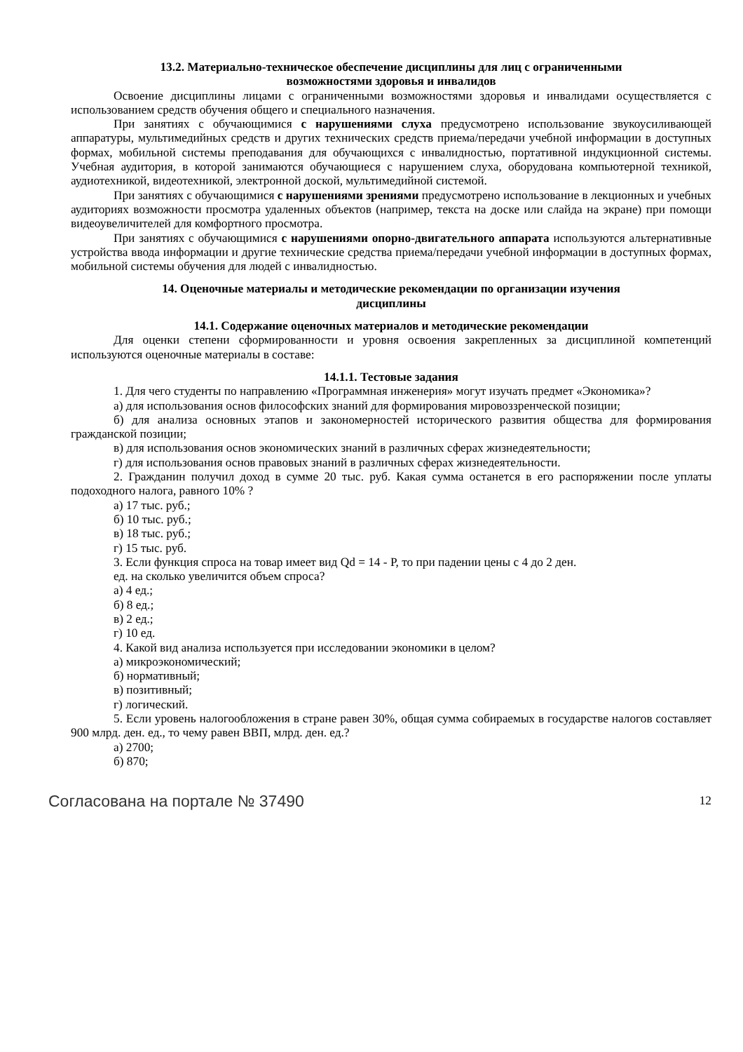13.2. Материально-техническое обеспечение дисциплины для лиц с ограниченными
возможностями здоровья и инвалидов
Освоение дисциплины лицами с ограниченными возможностями здоровья и инвалидами осуществляется с использованием средств обучения общего и специального назначения.
При занятиях с обучающимися с нарушениями слуха предусмотрено использование звукоусиливающей аппаратуры, мультимедийных средств и других технических средств приема/передачи учебной информации в доступных формах, мобильной системы преподавания для обучающихся с инвалидностью, портативной индукционной системы. Учебная аудитория, в которой занимаются обучающиеся с нарушением слуха, оборудована компьютерной техникой, аудиотехникой, видеотехникой, электронной доской, мультимедийной системой.
При занятиях с обучающимися с нарушениями зрениями предусмотрено использование в лекционных и учебных аудиториях возможности просмотра удаленных объектов (например, текста на доске или слайда на экране) при помощи видеоувеличителей для комфортного просмотра.
При занятиях с обучающимися с нарушениями опорно-двигательного аппарата используются альтернативные устройства ввода информации и другие технические средства приема/передачи учебной информации в доступных формах, мобильной системы обучения для людей с инвалидностью.
14. Оценочные материалы и методические рекомендации по организации изучения
дисциплины
14.1. Содержание оценочных материалов и методические рекомендации
Для оценки степени сформированности и уровня освоения закрепленных за дисциплиной компетенций используются оценочные материалы в составе:
14.1.1. Тестовые задания
1. Для чего студенты по направлению «Программная инженерия» могут изучать предмет «Экономика»?
а) для использования основ философских знаний для формирования мировоззренческой позиции;
б) для анализа основных этапов и закономерностей исторического развития общества для формирования гражданской позиции;
в) для использования основ экономических знаний в различных сферах жизнедеятельности;
г) для использования основ правовых знаний в различных сферах жизнедеятельности.
2. Гражданин получил доход в сумме 20 тыс. руб. Какая сумма останется в его распоряжении после уплаты подоходного налога, равного 10% ?
а) 17 тыс. руб.;
б) 10 тыс. руб.;
в) 18 тыс. руб.;
г) 15 тыс. руб.
3. Если функция спроса на товар имеет вид Qd = 14 - P, то при падении цены с 4 до 2 ден.
ед. на сколько увеличится объем спроса?
а) 4 ед.;
б) 8 ед.;
в) 2 ед.;
г) 10 ед.
4. Какой вид анализа используется при исследовании экономики в целом?
а) микроэкономический;
б) нормативный;
в) позитивный;
г) логический.
5. Если уровень налогообложения в стране равен 30%, общая сумма собираемых в государстве налогов составляет 900 млрд. ден. ед., то чему равен ВВП, млрд. ден. ед.?
а) 2700;
б) 870;
Согласована на портале № 37490 12